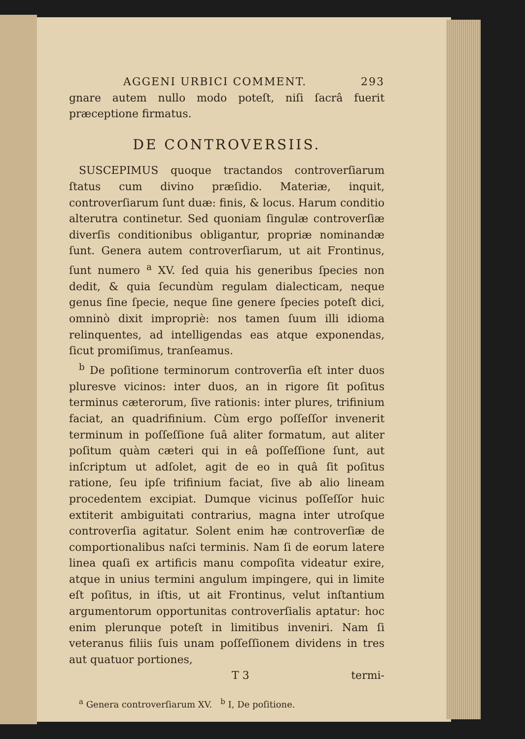AGGENI URBICI COMMENT. 293
gnare autem nullo modo poteſt, niſi ſacrâ fuerit præceptione firmatus.
DE CONTROVERSIIS.
SUSCEPIMUS quoque tractandos controverſiarum ſtatus cum divino præſidio. Materiæ, inquit, controverſiarum ſunt duæ: finis, & locus. Harum conditio alterutra continetur. Sed quoniam ſingulæ controverſiæ diverſis conditionibus obligantur, propriæ nominandæ ſunt. Genera autem controverſiarum, ut ait Frontinus, ſunt numero <sup>a</sup> XV. ſed quia his generibus ſpecies non dedit, & quia ſecundùm regulam dialecticam, neque genus ſine ſpecie, neque ſine genere ſpecies poteſt dici, omninò dixit impropriè: nos tamen ſuum illi idioma relinquentes, ad intelligendas eas atque exponendas, ſicut promiſimus, tranſeamus.
<sup>b</sup> De poſitione terminorum controverſia eſt inter duos pluresve vicinos: inter duos, an in rigore ſit poſitus terminus cæterorum, ſive rationis: inter plures, trifinium faciat, an quadrifinium. Cùm ergo poſſeſſor invenerit terminum in poſſeſſione ſuâ aliter formatum, aut aliter poſitum quàm cæteri qui in eâ poſſeſſione ſunt, aut inſcriptum ut adſolet, agit de eo in quâ ſit poſitus ratione, ſeu ipſe trifinium faciat, ſive ab alio lineam procedentem excipiat. Dumque vicinus poſſeſſor huic extiterit ambiguitati contrarius, magna inter utroſque controverſia agitatur. Solent enim hæ controverſiæ de comportionalibus naſci terminis. Nam ſi de eorum latere linea quaſi ex artificis manu compoſita videatur exire, atque in unius termini angulum impingere, qui in limite eſt poſitus, in iſtis, ut ait Frontinus, velut inſtantium argumentorum opportunitas controverſialis aptatur: hoc enim plerunque poteſt in limitibus inveniri. Nam ſi veteranus filiis ſuis unam poſſeſſionem dividens in tres aut quatuor portiones,
T 3 termi-
<sup>a</sup> Genera controverſiarum XV. <sup>b</sup> I, De poſitione.